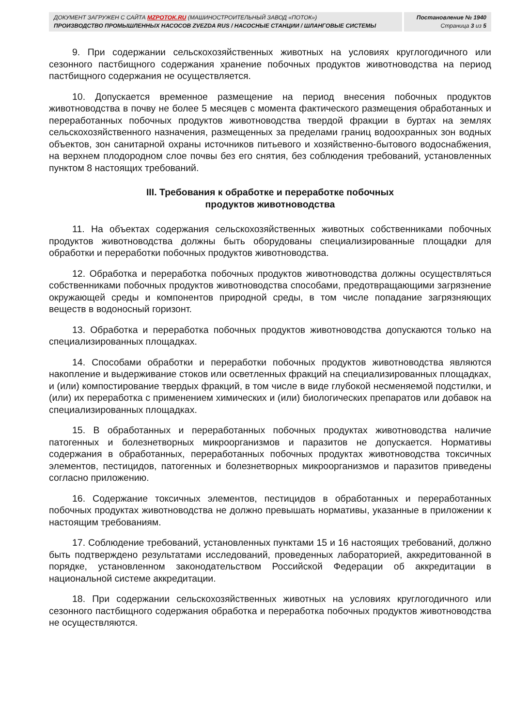ДОКУМЕНТ ЗАГРУЖЕН С САЙТА MZPOTOK.RU (МАШИНОСТРОИТЕЛЬНЫЙ ЗАВОД «ПОТОК»)
ПРОИЗВОДСТВО ПРОМЫШЛЕННЫХ НАСОСОВ ZVEZDA RUS / НАСОСНЫЕ СТАНЦИИ / ШЛАНГОВЫЕ СИСТЕМЫ
Постановление № 1940
Страница 3 из 5
9. При содержании сельскохозяйственных животных на условиях круглогодичного или сезонного пастбищного содержания хранение побочных продуктов животноводства на период пастбищного содержания не осуществляется.
10. Допускается временное размещение на период внесения побочных продуктов животноводства в почву не более 5 месяцев с момента фактического размещения обработанных и переработанных побочных продуктов животноводства твердой фракции в буртах на землях сельскохозяйственного назначения, размещенных за пределами границ водоохранных зон водных объектов, зон санитарной охраны источников питьевого и хозяйственно-бытового водоснабжения, на верхнем плодородном слое почвы без его снятия, без соблюдения требований, установленных пунктом 8 настоящих требований.
III. Требования к обработке и переработке побочных
продуктов животноводства
11. На объектах содержания сельскохозяйственных животных собственниками побочных продуктов животноводства должны быть оборудованы специализированные площадки для обработки и переработки побочных продуктов животноводства.
12. Обработка и переработка побочных продуктов животноводства должны осуществляться собственниками побочных продуктов животноводства способами, предотвращающими загрязнение окружающей среды и компонентов природной среды, в том числе попадание загрязняющих веществ в водоносный горизонт.
13. Обработка и переработка побочных продуктов животноводства допускаются только на специализированных площадках.
14. Способами обработки и переработки побочных продуктов животноводства являются накопление и выдерживание стоков или осветленных фракций на специализированных площадках, и (или) компостирование твердых фракций, в том числе в виде глубокой несменяемой подстилки, и (или) их переработка с применением химических и (или) биологических препаратов или добавок на специализированных площадках.
15. В обработанных и переработанных побочных продуктах животноводства наличие патогенных и болезнетворных микроорганизмов и паразитов не допускается. Нормативы содержания в обработанных, переработанных побочных продуктах животноводства токсичных элементов, пестицидов, патогенных и болезнетворных микроорганизмов и паразитов приведены согласно приложению.
16. Содержание токсичных элементов, пестицидов в обработанных и переработанных побочных продуктах животноводства не должно превышать нормативы, указанные в приложении к настоящим требованиям.
17. Соблюдение требований, установленных пунктами 15 и 16 настоящих требований, должно быть подтверждено результатами исследований, проведенных лабораторией, аккредитованной в порядке, установленном законодательством Российской Федерации об аккредитации в национальной системе аккредитации.
18. При содержании сельскохозяйственных животных на условиях круглогодичного или сезонного пастбищного содержания обработка и переработка побочных продуктов животноводства не осуществляются.